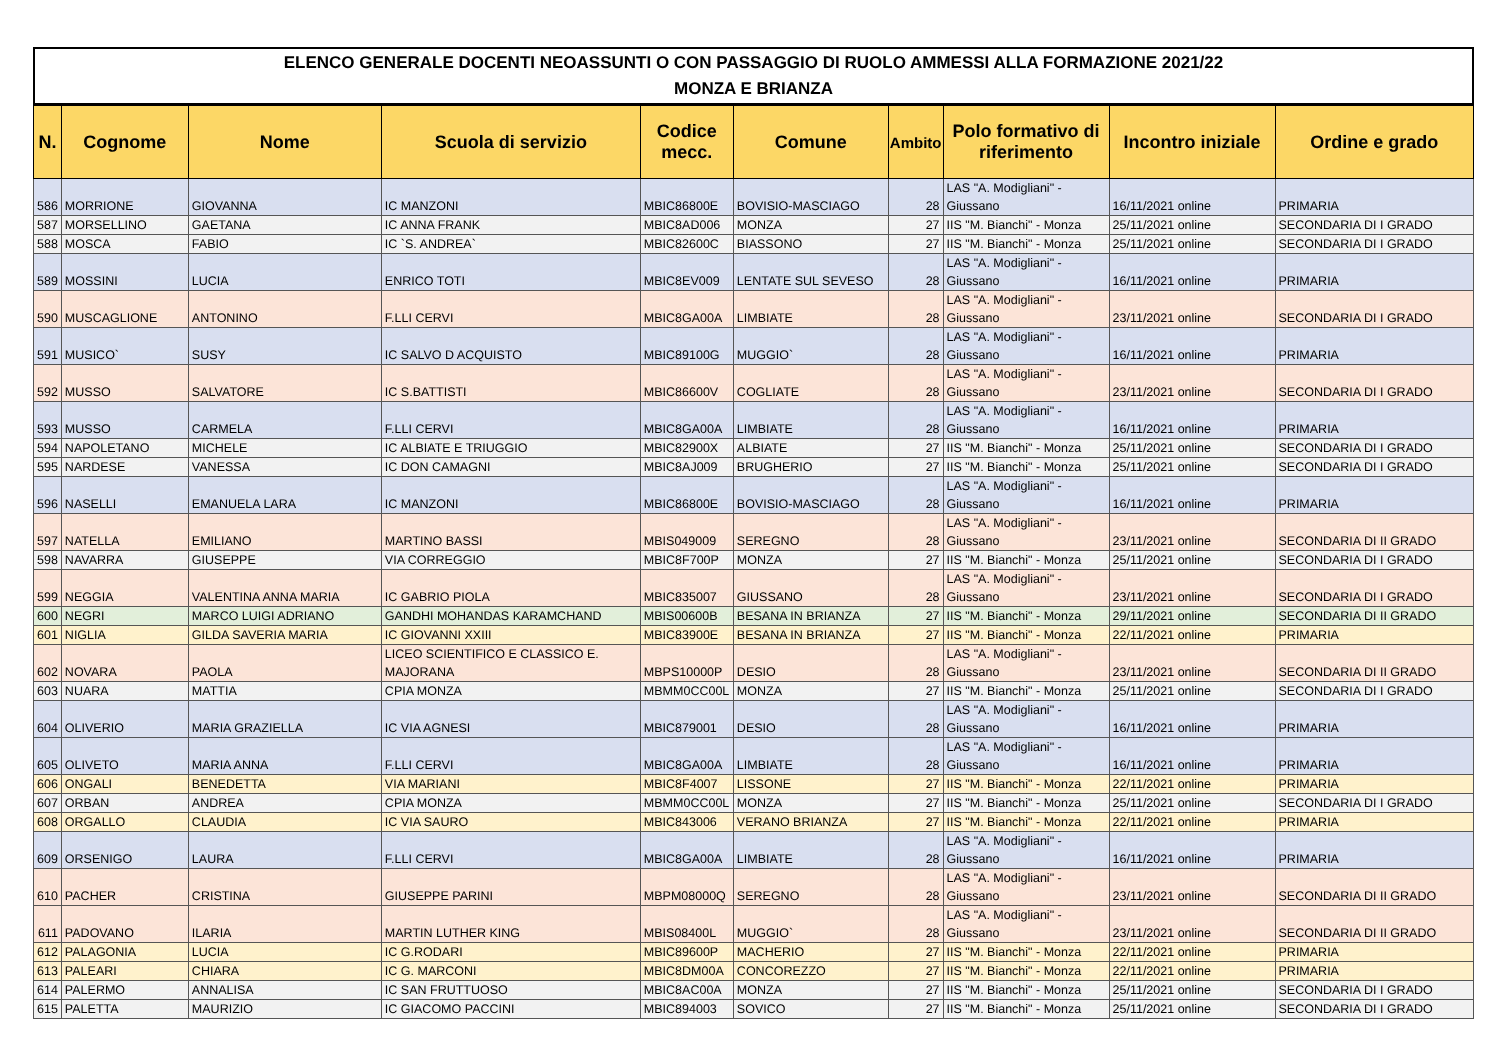ELENCO GENERALE DOCENTI NEOASSUNTI O CON PASSAGGIO DI RUOLO AMMESSI ALLA FORMAZIONE 2021/22
MONZA E BRIANZA
| N. | Cognome | Nome | Scuola di servizio | Codice mecc. | Comune | Ambito | Polo formativo di riferimento | Incontro iniziale | Ordine e grado |
| --- | --- | --- | --- | --- | --- | --- | --- | --- | --- |
| 586 | MORRIONE | GIOVANNA | IC MANZONI | MBIC86800E | BOVISIO-MASCIAGO | 28 | LAS "A. Modigliani" - Giussano | 16/11/2021 online | PRIMARIA |
| 587 | MORSELLINO | GAETANA | IC ANNA FRANK | MBIC8AD006 | MONZA | 27 | IIS "M. Bianchi" - Monza | 25/11/2021 online | SECONDARIA DI I GRADO |
| 588 | MOSCA | FABIO | IC `S. ANDREA` | MBIC82600C | BIASSONO | 27 | IIS "M. Bianchi" - Monza | 25/11/2021 online | SECONDARIA DI I GRADO |
| 589 | MOSSINI | LUCIA | ENRICO TOTI | MBIC8EV009 | LENTATE SUL SEVESO | 28 | LAS "A. Modigliani" - Giussano | 16/11/2021 online | PRIMARIA |
| 590 | MUSCAGLIONE | ANTONINO | F.LLI CERVI | MBIC8GA00A | LIMBIATE | 28 | LAS "A. Modigliani" - Giussano | 23/11/2021 online | SECONDARIA DI I GRADO |
| 591 | MUSICO` | SUSY | IC SALVO D ACQUISTO | MBIC89100G | MUGGIO` | 28 | LAS "A. Modigliani" - Giussano | 16/11/2021 online | PRIMARIA |
| 592 | MUSSO | SALVATORE | IC S.BATTISTI | MBIC86600V | COGLIATE | 28 | LAS "A. Modigliani" - Giussano | 23/11/2021 online | SECONDARIA DI I GRADO |
| 593 | MUSSO | CARMELA | F.LLI CERVI | MBIC8GA00A | LIMBIATE | 28 | LAS "A. Modigliani" - Giussano | 16/11/2021 online | PRIMARIA |
| 594 | NAPOLETANO | MICHELE | IC ALBIATE E TRIUGGIO | MBIC82900X | ALBIATE | 27 | IIS "M. Bianchi" - Monza | 25/11/2021 online | SECONDARIA DI I GRADO |
| 595 | NARDESE | VANESSA | IC DON CAMAGNI | MBIC8AJ009 | BRUGHERIO | 27 | IIS "M. Bianchi" - Monza | 25/11/2021 online | SECONDARIA DI I GRADO |
| 596 | NASELLI | EMANUELA LARA | IC MANZONI | MBIC86800E | BOVISIO-MASCIAGO | 28 | LAS "A. Modigliani" - Giussano | 16/11/2021 online | PRIMARIA |
| 597 | NATELLA | EMILIANO | MARTINO BASSI | MBIS049009 | SEREGNO | 28 | LAS "A. Modigliani" - Giussano | 23/11/2021 online | SECONDARIA DI II GRADO |
| 598 | NAVARRA | GIUSEPPE | VIA CORREGGIO | MBIC8F700P | MONZA | 27 | IIS "M. Bianchi" - Monza | 25/11/2021 online | SECONDARIA DI I GRADO |
| 599 | NEGGIA | VALENTINA ANNA MARIA | IC GABRIO PIOLA | MBIC835007 | GIUSSANO | 28 | LAS "A. Modigliani" - Giussano | 23/11/2021 online | SECONDARIA DI I GRADO |
| 600 | NEGRI | MARCO LUIGI ADRIANO | GANDHI MOHANDAS KARAMCHAND | MBIS00600B | BESANA IN BRIANZA | 27 | IIS "M. Bianchi" - Monza | 29/11/2021 online | SECONDARIA DI II GRADO |
| 601 | NIGLIA | GILDA SAVERIA MARIA | IC GIOVANNI XXIII | MBIC83900E | BESANA IN BRIANZA | 27 | IIS "M. Bianchi" - Monza | 22/11/2021 online | PRIMARIA |
| 602 | NOVARA | PAOLA | LICEO SCIENTIFICO E CLASSICO E. MAJORANA | MBPS10000P | DESIO | 28 | LAS "A. Modigliani" - Giussano | 23/11/2021 online | SECONDARIA DI II GRADO |
| 603 | NUARA | MATTIA | CPIA MONZA | MBMM0CC00L | MONZA | 27 | IIS "M. Bianchi" - Monza | 25/11/2021 online | SECONDARIA DI I GRADO |
| 604 | OLIVERIO | MARIA GRAZIELLA | IC VIA AGNESI | MBIC879001 | DESIO | 28 | LAS "A. Modigliani" - Giussano | 16/11/2021 online | PRIMARIA |
| 605 | OLIVETO | MARIA ANNA | F.LLI CERVI | MBIC8GA00A | LIMBIATE | 28 | LAS "A. Modigliani" - Giussano | 16/11/2021 online | PRIMARIA |
| 606 | ONGALI | BENEDETTA | VIA MARIANI | MBIC8F4007 | LISSONE | 27 | IIS "M. Bianchi" - Monza | 22/11/2021 online | PRIMARIA |
| 607 | ORBAN | ANDREA | CPIA MONZA | MBMM0CC00L | MONZA | 27 | IIS "M. Bianchi" - Monza | 25/11/2021 online | SECONDARIA DI I GRADO |
| 608 | ORGALLO | CLAUDIA | IC VIA SAURO | MBIC843006 | VERANO BRIANZA | 27 | IIS "M. Bianchi" - Monza | 22/11/2021 online | PRIMARIA |
| 609 | ORSENIGO | LAURA | F.LLI CERVI | MBIC8GA00A | LIMBIATE | 28 | LAS "A. Modigliani" - Giussano | 16/11/2021 online | PRIMARIA |
| 610 | PACHER | CRISTINA | GIUSEPPE PARINI | MBPM08000Q | SEREGNO | 28 | LAS "A. Modigliani" - Giussano | 23/11/2021 online | SECONDARIA DI II GRADO |
| 611 | PADOVANO | ILARIA | MARTIN LUTHER KING | MBIS08400L | MUGGIO` | 28 | LAS "A. Modigliani" - Giussano | 23/11/2021 online | SECONDARIA DI II GRADO |
| 612 | PALAGONIA | LUCIA | IC G.RODARI | MBIC89600P | MACHERIO | 27 | IIS "M. Bianchi" - Monza | 22/11/2021 online | PRIMARIA |
| 613 | PALEARI | CHIARA | IC G. MARCONI | MBIC8DM00A | CONCOREZZO | 27 | IIS "M. Bianchi" - Monza | 22/11/2021 online | PRIMARIA |
| 614 | PALERMO | ANNALISA | IC SAN FRUTTUOSO | MBIC8AC00A | MONZA | 27 | IIS "M. Bianchi" - Monza | 25/11/2021 online | SECONDARIA DI I GRADO |
| 615 | PALETTA | MAURIZIO | IC GIACOMO PACCINI | MBIC894003 | SOVICO | 27 | IIS "M. Bianchi" - Monza | 25/11/2021 online | SECONDARIA DI I GRADO |